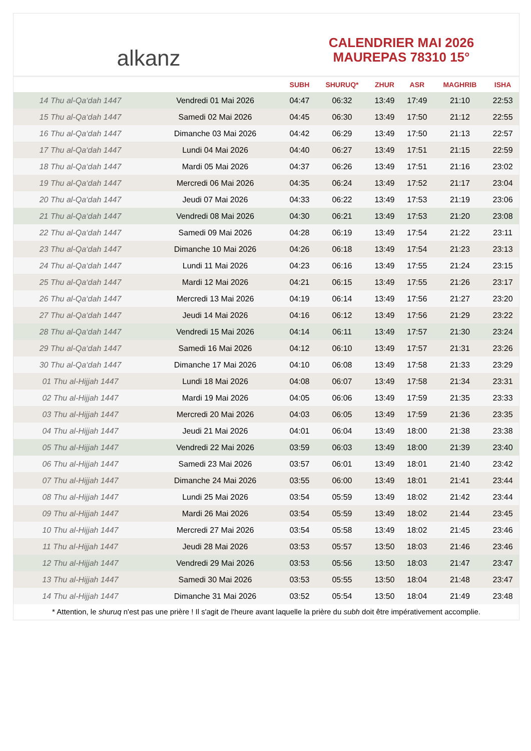alkanz
CALENDRIER MAI 2026
MAUREPAS 78310 15°
| | | SUBH | SHURUQ* | ZHUR | ASR | MAGHRIB | ISHA |
| --- | --- | --- | --- | --- | --- | --- | --- |
| 14 Thu al-Qa‘dah 1447 | Vendredi 01 Mai 2026 | 04:47 | 06:32 | 13:49 | 17:49 | 21:10 | 22:53 |
| 15 Thu al-Qa‘dah 1447 | Samedi 02 Mai 2026 | 04:45 | 06:30 | 13:49 | 17:50 | 21:12 | 22:55 |
| 16 Thu al-Qa‘dah 1447 | Dimanche 03 Mai 2026 | 04:42 | 06:29 | 13:49 | 17:50 | 21:13 | 22:57 |
| 17 Thu al-Qa‘dah 1447 | Lundi 04 Mai 2026 | 04:40 | 06:27 | 13:49 | 17:51 | 21:15 | 22:59 |
| 18 Thu al-Qa‘dah 1447 | Mardi 05 Mai 2026 | 04:37 | 06:26 | 13:49 | 17:51 | 21:16 | 23:02 |
| 19 Thu al-Qa‘dah 1447 | Mercredi 06 Mai 2026 | 04:35 | 06:24 | 13:49 | 17:52 | 21:17 | 23:04 |
| 20 Thu al-Qa‘dah 1447 | Jeudi 07 Mai 2026 | 04:33 | 06:22 | 13:49 | 17:53 | 21:19 | 23:06 |
| 21 Thu al-Qa‘dah 1447 | Vendredi 08 Mai 2026 | 04:30 | 06:21 | 13:49 | 17:53 | 21:20 | 23:08 |
| 22 Thu al-Qa‘dah 1447 | Samedi 09 Mai 2026 | 04:28 | 06:19 | 13:49 | 17:54 | 21:22 | 23:11 |
| 23 Thu al-Qa‘dah 1447 | Dimanche 10 Mai 2026 | 04:26 | 06:18 | 13:49 | 17:54 | 21:23 | 23:13 |
| 24 Thu al-Qa‘dah 1447 | Lundi 11 Mai 2026 | 04:23 | 06:16 | 13:49 | 17:55 | 21:24 | 23:15 |
| 25 Thu al-Qa‘dah 1447 | Mardi 12 Mai 2026 | 04:21 | 06:15 | 13:49 | 17:55 | 21:26 | 23:17 |
| 26 Thu al-Qa‘dah 1447 | Mercredi 13 Mai 2026 | 04:19 | 06:14 | 13:49 | 17:56 | 21:27 | 23:20 |
| 27 Thu al-Qa‘dah 1447 | Jeudi 14 Mai 2026 | 04:16 | 06:12 | 13:49 | 17:56 | 21:29 | 23:22 |
| 28 Thu al-Qa‘dah 1447 | Vendredi 15 Mai 2026 | 04:14 | 06:11 | 13:49 | 17:57 | 21:30 | 23:24 |
| 29 Thu al-Qa‘dah 1447 | Samedi 16 Mai 2026 | 04:12 | 06:10 | 13:49 | 17:57 | 21:31 | 23:26 |
| 30 Thu al-Qa‘dah 1447 | Dimanche 17 Mai 2026 | 04:10 | 06:08 | 13:49 | 17:58 | 21:33 | 23:29 |
| 01 Thu al-Hijjah 1447 | Lundi 18 Mai 2026 | 04:08 | 06:07 | 13:49 | 17:58 | 21:34 | 23:31 |
| 02 Thu al-Hijjah 1447 | Mardi 19 Mai 2026 | 04:05 | 06:06 | 13:49 | 17:59 | 21:35 | 23:33 |
| 03 Thu al-Hijjah 1447 | Mercredi 20 Mai 2026 | 04:03 | 06:05 | 13:49 | 17:59 | 21:36 | 23:35 |
| 04 Thu al-Hijjah 1447 | Jeudi 21 Mai 2026 | 04:01 | 06:04 | 13:49 | 18:00 | 21:38 | 23:38 |
| 05 Thu al-Hijjah 1447 | Vendredi 22 Mai 2026 | 03:59 | 06:03 | 13:49 | 18:00 | 21:39 | 23:40 |
| 06 Thu al-Hijjah 1447 | Samedi 23 Mai 2026 | 03:57 | 06:01 | 13:49 | 18:01 | 21:40 | 23:42 |
| 07 Thu al-Hijjah 1447 | Dimanche 24 Mai 2026 | 03:55 | 06:00 | 13:49 | 18:01 | 21:41 | 23:44 |
| 08 Thu al-Hijjah 1447 | Lundi 25 Mai 2026 | 03:54 | 05:59 | 13:49 | 18:02 | 21:42 | 23:44 |
| 09 Thu al-Hijjah 1447 | Mardi 26 Mai 2026 | 03:54 | 05:59 | 13:49 | 18:02 | 21:44 | 23:45 |
| 10 Thu al-Hijjah 1447 | Mercredi 27 Mai 2026 | 03:54 | 05:58 | 13:49 | 18:02 | 21:45 | 23:46 |
| 11 Thu al-Hijjah 1447 | Jeudi 28 Mai 2026 | 03:53 | 05:57 | 13:50 | 18:03 | 21:46 | 23:46 |
| 12 Thu al-Hijjah 1447 | Vendredi 29 Mai 2026 | 03:53 | 05:56 | 13:50 | 18:03 | 21:47 | 23:47 |
| 13 Thu al-Hijjah 1447 | Samedi 30 Mai 2026 | 03:53 | 05:55 | 13:50 | 18:04 | 21:48 | 23:47 |
| 14 Thu al-Hijjah 1447 | Dimanche 31 Mai 2026 | 03:52 | 05:54 | 13:50 | 18:04 | 21:49 | 23:48 |
* Attention, le shuruq n'est pas une prière ! Il s'agit de l'heure avant laquelle la prière du subh doit être impérativement accomplie.